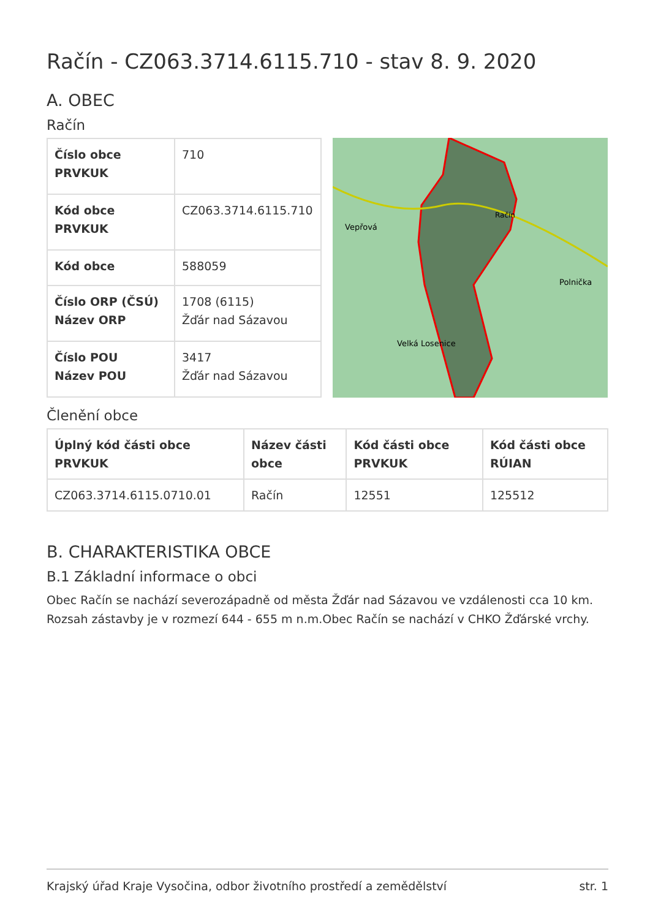Račín - CZ063.3714.6115.710 - stav 8. 9. 2020
A. OBEC
Račín
| Číslo obce PRVKUK | 710 |
| Kód obce PRVKUK | CZ063.3714.6115.710 |
| Kód obce | 588059 |
| Číslo ORP (ČSÚ) Název ORP | 1708 (6115) Žďár nad Sázavou |
| Číslo POU Název POU | 3417 Žďár nad Sázavou |
Vepřová
Račín
Polnička
Velká Losenice
Členění obce
| Úplný kód části obce PRVKUK | Název části obce | Kód části obce PRVKUK | Kód části obce RÚIAN |
| --- | --- | --- | --- |
| CZ063.3714.6115.0710.01 | Račín | 12551 | 125512 |
B. CHARAKTERISTIKA OBCE
B.1 Základní informace o obci
Obec Račín se nachází severozápadně od města Žďár nad Sázavou ve vzdálenosti cca 10 km. Rozsah zástavby je v rozmezí 644 - 655 m n.m.Obec Račín se nachází v CHKO Žďárské vrchy.
Krajský úřad Kraje Vysočina, odbor životního prostředí a zemědělství str. 1